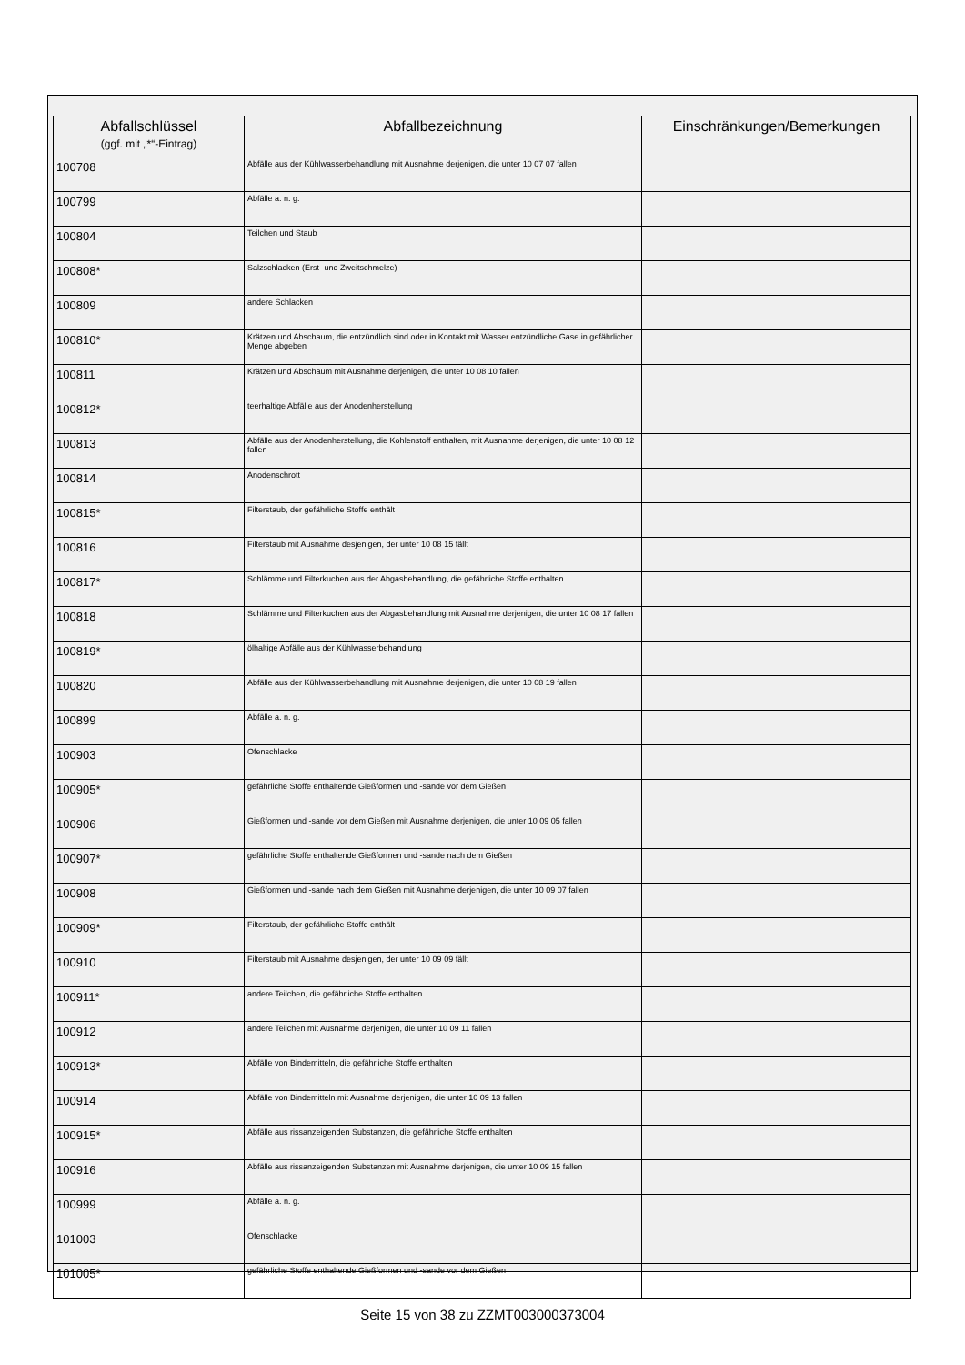| Abfallschlüssel (ggf. mit „*“-Eintrag) | Abfallbezeichnung | Einschränkungen/Bemerkungen |
| --- | --- | --- |
| 100708 | Abfälle aus der Kühlwasserbehandlung mit Ausnahme derjenigen, die unter 10 07 07 fallen | |
| 100799 | Abfälle a. n. g. | |
| 100804 | Teilchen und Staub | |
| 100808* | Salzschlacken (Erst- und Zweitschmelze) | |
| 100809 | andere Schlacken | |
| 100810* | Krätzen und Abschaum, die entzündlich sind oder in Kontakt mit Wasser entzündliche Gase in gefährlicher Menge abgeben | |
| 100811 | Krätzen und Abschaum mit Ausnahme derjenigen, die unter 10 08 10 fallen | |
| 100812* | teerhaltige Abfälle aus der Anodenherstellung | |
| 100813 | Abfälle aus der Anodenherstellung, die Kohlenstoff enthalten, mit Ausnahme derjenigen, die unter 10 08 12 fallen | |
| 100814 | Anodenschrott | |
| 100815* | Filterstaub, der gefährliche Stoffe enthält | |
| 100816 | Filterstaub mit Ausnahme desjenigen, der unter 10 08 15 fällt | |
| 100817* | Schlämme und Filterkuchen aus der Abgasbehandlung, die gefährliche Stoffe enthalten | |
| 100818 | Schlämme und Filterkuchen aus der Abgasbehandlung mit Ausnahme derjenigen, die unter 10 08 17 fallen | |
| 100819* | ölhaltige Abfälle aus der Kühlwasserbehandlung | |
| 100820 | Abfälle aus der Kühlwasserbehandlung mit Ausnahme derjenigen, die unter 10 08 19 fallen | |
| 100899 | Abfälle a. n. g. | |
| 100903 | Ofenschlacke | |
| 100905* | gefährliche Stoffe enthaltende Gießformen und -sande vor dem Gießen | |
| 100906 | Gießformen und -sande vor dem Gießen mit Ausnahme derjenigen, die unter 10 09 05 fallen | |
| 100907* | gefährliche Stoffe enthaltende Gießformen und -sande nach dem Gießen | |
| 100908 | Gießformen und -sande nach dem Gießen mit Ausnahme derjenigen, die unter 10 09 07 fallen | |
| 100909* | Filterstaub, der gefährliche Stoffe enthält | |
| 100910 | Filterstaub mit Ausnahme desjenigen, der unter 10 09 09 fällt | |
| 100911* | andere Teilchen, die gefährliche Stoffe enthalten | |
| 100912 | andere Teilchen mit Ausnahme derjenigen, die unter 10 09 11 fallen | |
| 100913* | Abfälle von Bindemitteln, die gefährliche Stoffe enthalten | |
| 100914 | Abfälle von Bindemitteln mit Ausnahme derjenigen, die unter 10 09 13 fallen | |
| 100915* | Abfälle aus rissanzeigenden Substanzen, die gefährliche Stoffe enthalten | |
| 100916 | Abfälle aus rissanzeigenden Substanzen mit Ausnahme derjenigen, die unter 10 09 15 fallen | |
| 100999 | Abfälle a. n. g. | |
| 101003 | Ofenschlacke | |
| 101005* | gefährliche Stoffe enthaltende Gießformen und -sande vor dem Gießen | |
Seite 15 von 38 zu ZZMT003000373004